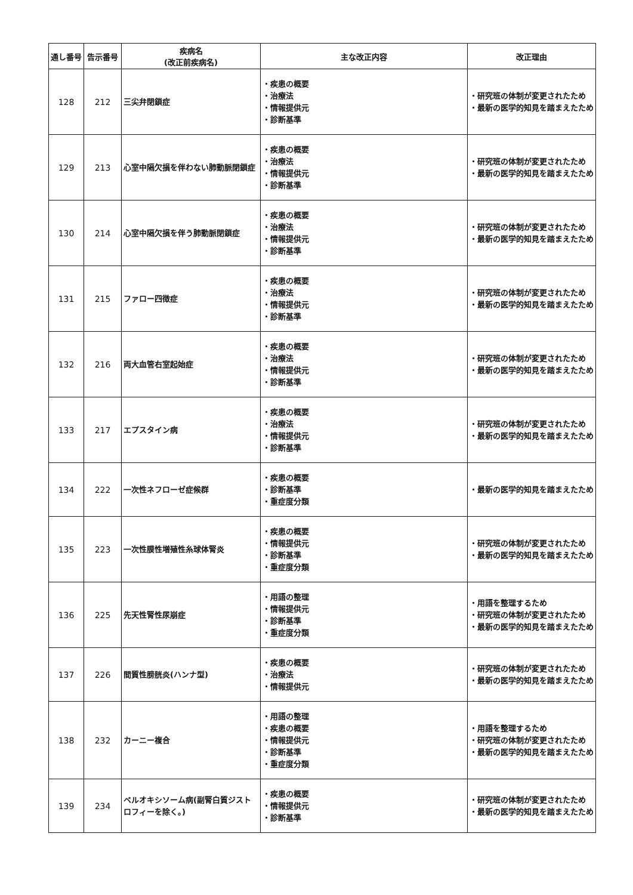| 通し番号 | 告示番号 | 疾病名 (改正前疾病名) | 主な改正内容 | 改正理由 |
| --- | --- | --- | --- | --- |
| 128 | 212 | 三尖弁閉鎖症 | ・疾患の概要 ・治療法 ・情報提供元 ・診断基準 | ・研究班の体制が変更されたため ・最新の医学的知見を踏まえたため |
| 129 | 213 | 心室中隔欠損を伴わない肺動脈閉鎖症 | ・疾患の概要 ・治療法 ・情報提供元 ・診断基準 | ・研究班の体制が変更されたため ・最新の医学的知見を踏まえたため |
| 130 | 214 | 心室中隔欠損を伴う肺動脈閉鎖症 | ・疾患の概要 ・治療法 ・情報提供元 ・診断基準 | ・研究班の体制が変更されたため ・最新の医学的知見を踏まえたため |
| 131 | 215 | ファロー四徴症 | ・疾患の概要 ・治療法 ・情報提供元 ・診断基準 | ・研究班の体制が変更されたため ・最新の医学的知見を踏まえたため |
| 132 | 216 | 両大血管右室起始症 | ・疾患の概要 ・治療法 ・情報提供元 ・診断基準 | ・研究班の体制が変更されたため ・最新の医学的知見を踏まえたため |
| 133 | 217 | エプスタイン病 | ・疾患の概要 ・治療法 ・情報提供元 ・診断基準 | ・研究班の体制が変更されたため ・最新の医学的知見を踏まえたため |
| 134 | 222 | 一次性ネフローゼ症候群 | ・疾患の概要 ・診断基準 ・重症度分類 | ・最新の医学的知見を踏まえたため |
| 135 | 223 | 一次性膜性増殖性糸球体腎炎 | ・疾患の概要 ・情報提供元 ・診断基準 ・重症度分類 | ・研究班の体制が変更されたため ・最新の医学的知見を踏まえたため |
| 136 | 225 | 先天性腎性尿崩症 | ・用語の整理 ・情報提供元 ・診断基準 ・重症度分類 | ・用語を整理するため ・研究班の体制が変更されたため ・最新の医学的知見を踏まえたため |
| 137 | 226 | 間質性膀胱炎(ハンナ型) | ・疾患の概要 ・治療法 ・情報提供元 | ・研究班の体制が変更されたため ・最新の医学的知見を踏まえたため |
| 138 | 232 | カーニー複合 | ・用語の整理 ・疾患の概要 ・情報提供元 ・診断基準 ・重症度分類 | ・用語を整理するため ・研究班の体制が変更されたため ・最新の医学的知見を踏まえたため |
| 139 | 234 | ペルオキシソーム病(副腎白質ジストロフィーを除く。) | ・疾患の概要 ・情報提供元 ・診断基準 | ・研究班の体制が変更されたため ・最新の医学的知見を踏まえたため |